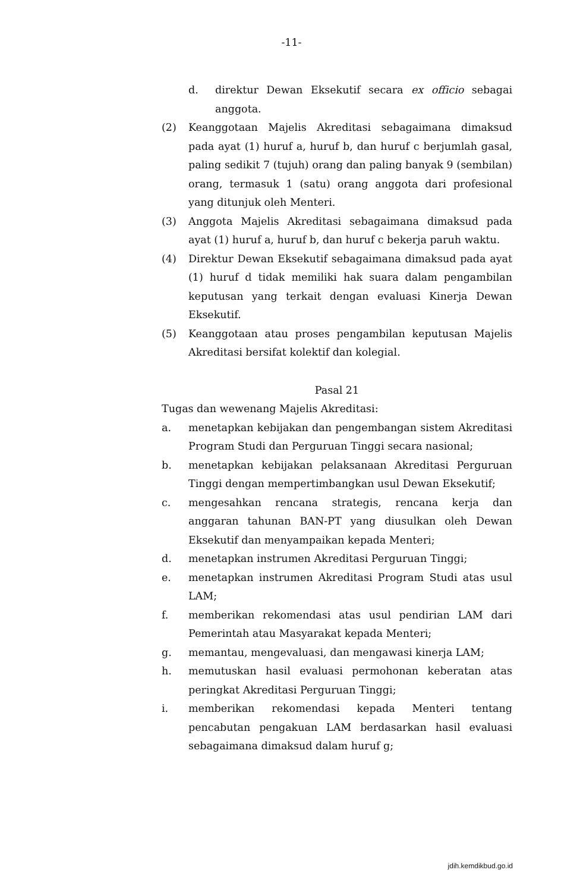-11-
d. direktur Dewan Eksekutif secara ex officio sebagai anggota.
(2) Keanggotaan Majelis Akreditasi sebagaimana dimaksud pada ayat (1) huruf a, huruf b, dan huruf c berjumlah gasal, paling sedikit 7 (tujuh) orang dan paling banyak 9 (sembilan) orang, termasuk 1 (satu) orang anggota dari profesional yang ditunjuk oleh Menteri.
(3) Anggota Majelis Akreditasi sebagaimana dimaksud pada ayat (1) huruf a, huruf b, dan huruf c bekerja paruh waktu.
(4) Direktur Dewan Eksekutif sebagaimana dimaksud pada ayat (1) huruf d tidak memiliki hak suara dalam pengambilan keputusan yang terkait dengan evaluasi Kinerja Dewan Eksekutif.
(5) Keanggotaan atau proses pengambilan keputusan Majelis Akreditasi bersifat kolektif dan kolegial.
Pasal 21
Tugas dan wewenang Majelis Akreditasi:
a. menetapkan kebijakan dan pengembangan sistem Akreditasi Program Studi dan Perguruan Tinggi secara nasional;
b. menetapkan kebijakan pelaksanaan Akreditasi Perguruan Tinggi dengan mempertimbangkan usul Dewan Eksekutif;
c. mengesahkan rencana strategis, rencana kerja dan anggaran tahunan BAN-PT yang diusulkan oleh Dewan Eksekutif dan menyampaikan kepada Menteri;
d. menetapkan instrumen Akreditasi Perguruan Tinggi;
e. menetapkan instrumen Akreditasi Program Studi atas usul LAM;
f. memberikan rekomendasi atas usul pendirian LAM dari Pemerintah atau Masyarakat kepada Menteri;
g. memantau, mengevaluasi, dan mengawasi kinerja LAM;
h. memutuskan hasil evaluasi permohonan keberatan atas peringkat Akreditasi Perguruan Tinggi;
i. memberikan rekomendasi kepada Menteri tentang pencabutan pengakuan LAM berdasarkan hasil evaluasi sebagaimana dimaksud dalam huruf g;
jdih.kemdikbud.go.id